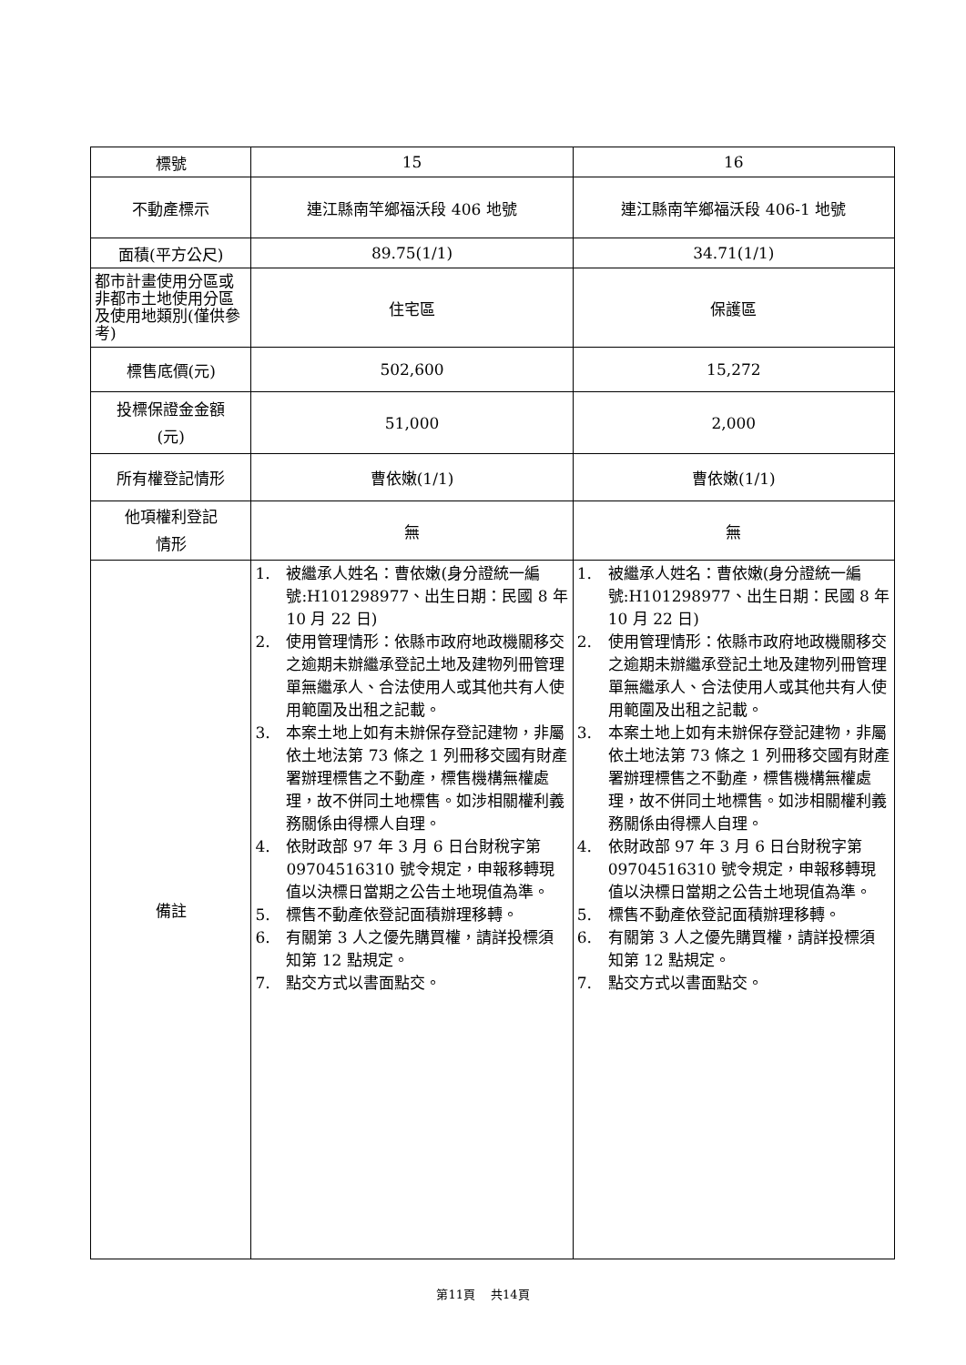| 標號 | 15 | 16 |
| 不動產標示 | 連江縣南竿鄉福沃段 406 地號 | 連江縣南竿鄉福沃段 406-1 地號 |
| 面積(平方公尺) | 89.75(1/1) | 34.71(1/1) |
| 都市計畫使用分區或非都市土地使用分區及使用地類別(僅供參考) | 住宅區 | 保護區 |
| 標售底價(元) | 502,600 | 15,272 |
| 投標保證金金額 (元) | 51,000 | 2,000 |
| 所有權登記情形 | 曹依嫩(1/1) | 曹依嫩(1/1) |
| 他項權利登記 情形 | 無 | 無 |
| 備註 | 1. 被繼承人姓名：曹依嫩(身分證統一編號:H101298977、出生日期：民國 8 年 10 月 22 日) 2. 使用管理情形：依縣市政府地政機關移交之逾期未辦繼承登記土地及建物列冊管理單無繼承人、合法使用人或其他共有人使用範圍及出租之記載。 3. 本案土地上如有未辦保存登記建物，非屬依土地法第 73 條之 1 列冊移交國有財產署辦理標售之不動產，標售機構無權處理，故不併同土地標售。如涉相關權利義務關係由得標人自理。 4. 依財政部 97 年 3 月 6 日台財稅字第 09704516310 號令規定，申報移轉現值以決標日當期之公告土地現值為準。 5. 標售不動產依登記面積辦理移轉。 6. 有關第 3 人之優先購買權，請詳投標須知第 12 點規定。 7. 點交方式以書面點交。 | 1. 被繼承人姓名：曹依嫩(身分證統一編號:H101298977、出生日期：民國 8 年 10 月 22 日) 2. 使用管理情形：依縣市政府地政機關移交之逾期未辦繼承登記土地及建物列冊管理單無繼承人、合法使用人或其他共有人使用範圍及出租之記載。 3. 本案土地上如有未辦保存登記建物，非屬依土地法第 73 條之 1 列冊移交國有財產署辦理標售之不動產，標售機構無權處理，故不併同土地標售。如涉相關權利義務關係由得標人自理。 4. 依財政部 97 年 3 月 6 日台財稅字第 09704516310 號令規定，申報移轉現值以決標日當期之公告土地現值為準。 5. 標售不動產依登記面積辦理移轉。 6. 有關第 3 人之優先購買權，請詳投標須知第 12 點規定。 7. 點交方式以書面點交。 |
第11頁　 共14頁